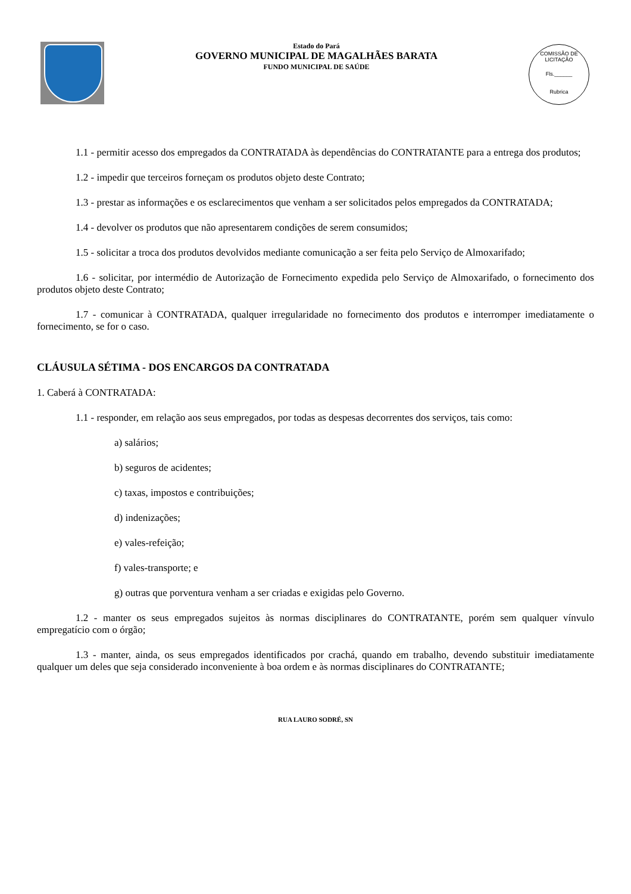Estado do Pará
GOVERNO MUNICIPAL DE MAGALHÃES BARATA
FUNDO MUNICIPAL DE SAÚDE
COMISSÃO DE LICITAÇÃO
Fls.______
Rubrica
1.1 - permitir acesso dos empregados da CONTRATADA às dependências do CONTRATANTE para a entrega dos produtos;
1.2 - impedir que terceiros forneçam os produtos objeto deste Contrato;
1.3 - prestar as informações e os esclarecimentos que venham a ser solicitados pelos empregados da CONTRATADA;
1.4 - devolver os produtos que não apresentarem condições de serem consumidos;
1.5 - solicitar a troca dos produtos devolvidos mediante comunicação a ser feita pelo Serviço de Almoxarifado;
1.6 - solicitar, por intermédio de Autorização de Fornecimento expedida pelo Serviço de Almoxarifado, o fornecimento dos produtos objeto deste Contrato;
1.7 - comunicar à CONTRATADA, qualquer irregularidade no fornecimento dos produtos e interromper imediatamente o fornecimento, se for o caso.
CLÁUSULA SÉTIMA - DOS ENCARGOS DA CONTRATADA
1. Caberá à CONTRATADA:
1.1 - responder, em relação aos seus empregados, por todas as despesas decorrentes dos serviços, tais como:
a) salários;
b) seguros de acidentes;
c) taxas, impostos e contribuições;
d) indenizações;
e) vales-refeição;
f) vales-transporte; e
g) outras que porventura venham a ser criadas e exigidas pelo Governo.
1.2 - manter os seus empregados sujeitos às normas disciplinares do CONTRATANTE, porém sem qualquer vínvulo empregatício com o órgão;
1.3 - manter, ainda, os seus empregados identificados por crachá, quando em trabalho, devendo substituir imediatamente qualquer um deles que seja considerado inconveniente à boa ordem e às normas disciplinares do CONTRATANTE;
RUA LAURO SODRÉ, SN